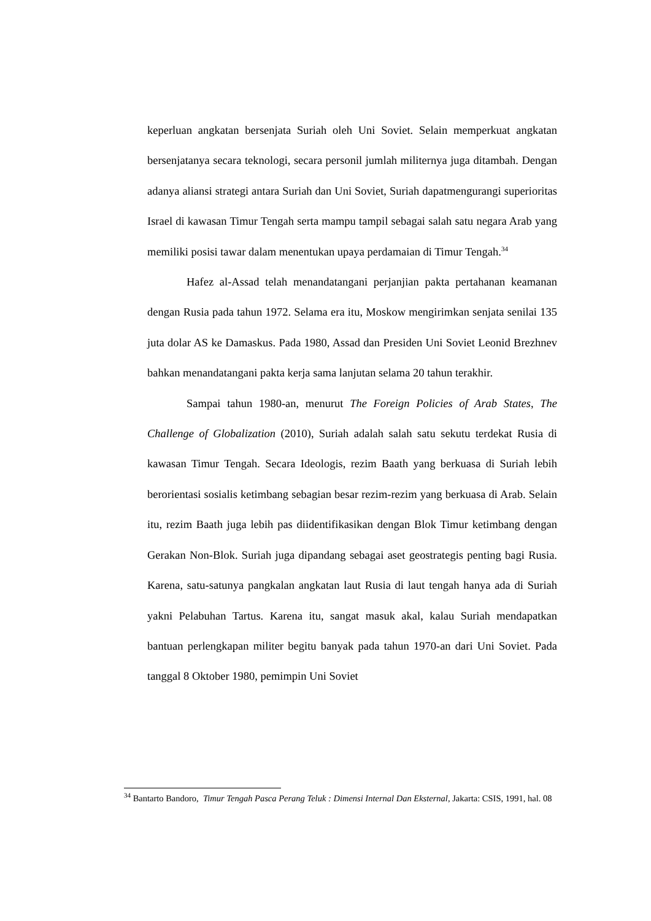keperluan angkatan bersenjata Suriah oleh Uni Soviet. Selain memperkuat angkatan bersenjatanya secara teknologi, secara personil jumlah militernya juga ditambah. Dengan adanya aliansi strategi antara Suriah dan Uni Soviet, Suriah dapatmengurangi superioritas Israel di kawasan Timur Tengah serta mampu tampil sebagai salah satu negara Arab yang memiliki posisi tawar dalam menentukan upaya perdamaian di Timur Tengah.<sup>34</sup>
Hafez al-Assad telah menandatangani perjanjian pakta pertahanan keamanan dengan Rusia pada tahun 1972. Selama era itu, Moskow mengirimkan senjata senilai 135 juta dolar AS ke Damaskus. Pada 1980, Assad dan Presiden Uni Soviet Leonid Brezhnev bahkan menandatangani pakta kerja sama lanjutan selama 20 tahun terakhir.
Sampai tahun 1980-an, menurut The Foreign Policies of Arab States, The Challenge of Globalization (2010), Suriah adalah salah satu sekutu terdekat Rusia di kawasan Timur Tengah. Secara Ideologis, rezim Baath yang berkuasa di Suriah lebih berorientasi sosialis ketimbang sebagian besar rezim-rezim yang berkuasa di Arab. Selain itu, rezim Baath juga lebih pas diidentifikasikan dengan Blok Timur ketimbang dengan Gerakan Non-Blok. Suriah juga dipandang sebagai aset geostrategis penting bagi Rusia. Karena, satu-satunya pangkalan angkatan laut Rusia di laut tengah hanya ada di Suriah yakni Pelabuhan Tartus. Karena itu, sangat masuk akal, kalau Suriah mendapatkan bantuan perlengkapan militer begitu banyak pada tahun 1970-an dari Uni Soviet. Pada tanggal 8 Oktober 1980, pemimpin Uni Soviet
<sup>34</sup> Bantarto Bandoro, Timur Tengah Pasca Perang Teluk : Dimensi Internal Dan Eksternal, Jakarta: CSIS, 1991, hal. 08